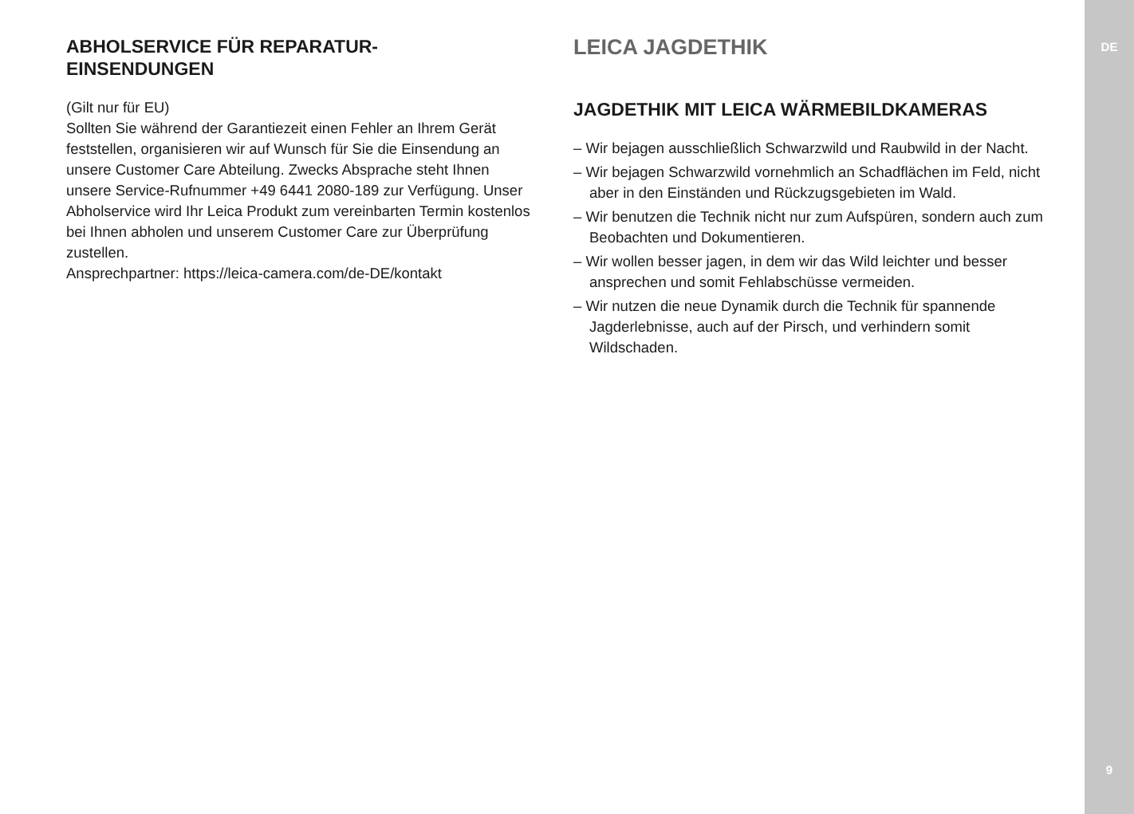ABHOLSERVICE FÜR REPARATUR-
EINSENDUNGEN
(Gilt nur für EU)
Sollten Sie während der Garantiezeit einen Fehler an Ihrem Gerät feststellen, organisieren wir auf Wunsch für Sie die Einsendung an unsere Customer Care Abteilung. Zwecks Absprache steht Ihnen unsere Service-Rufnummer +49 6441 2080-189 zur Verfügung. Unser Abholservice wird Ihr Leica Produkt zum vereinbarten Termin kostenlos bei Ihnen abholen und unserem Customer Care zur Überprüfung zustellen.
Ansprechpartner: https://leica-camera.com/de-DE/kontakt
LEICA JAGDETHIK
JAGDETHIK MIT LEICA WÄRMEBILDKAMERAS
– Wir bejagen ausschließlich Schwarzwild und Raubwild in der Nacht.
– Wir bejagen Schwarzwild vornehmlich an Schadflächen im Feld, nicht aber in den Einständen und Rückzugsgebieten im Wald.
– Wir benutzen die Technik nicht nur zum Aufspüren, sondern auch zum Beobachten und Dokumentieren.
– Wir wollen besser jagen, in dem wir das Wild leichter und besser ansprechen und somit Fehlabschüsse vermeiden.
– Wir nutzen die neue Dynamik durch die Technik für spannende Jagderlebnisse, auch auf der Pirsch, und verhindern somit Wildschaden.
DE
9